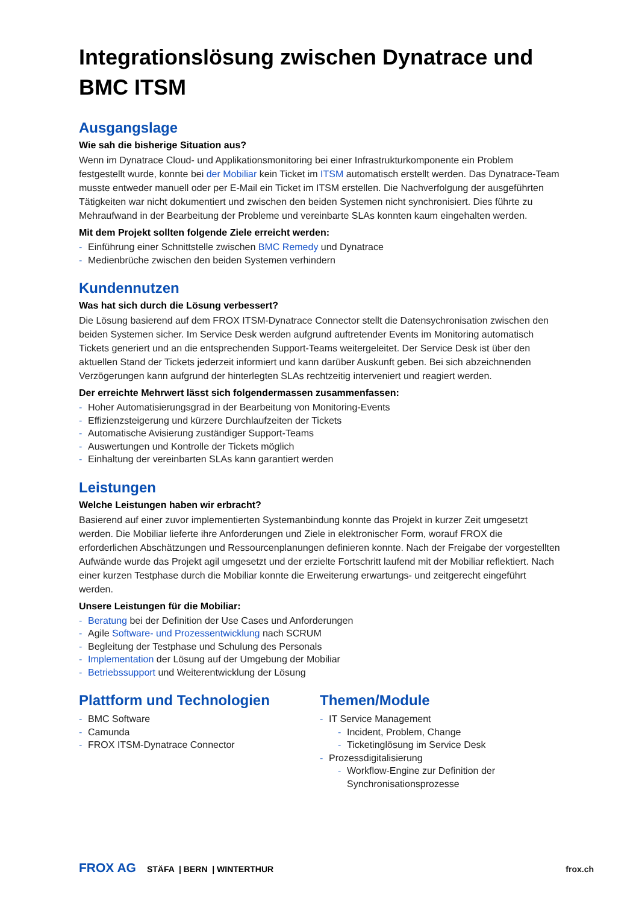Integrationslösung zwischen Dynatrace und BMC ITSM
Ausgangslage
Wie sah die bisherige Situation aus?
Wenn im Dynatrace Cloud- und Applikationsmonitoring bei einer Infrastrukturkomponente ein Problem festgestellt wurde, konnte bei der Mobiliar kein Ticket im ITSM automatisch erstellt werden. Das Dynatrace-Team musste entweder manuell oder per E-Mail ein Ticket im ITSM erstellen. Die Nachverfolgung der ausgeführten Tätigkeiten war nicht dokumentiert und zwischen den beiden Systemen nicht synchronisiert. Dies führte zu Mehraufwand in der Bearbeitung der Probleme und vereinbarte SLAs konnten kaum eingehalten werden.
Mit dem Projekt sollten folgende Ziele erreicht werden:
- Einführung einer Schnittstelle zwischen BMC Remedy und Dynatrace
- Medienbrüche zwischen den beiden Systemen verhindern
Kundennutzen
Was hat sich durch die Lösung verbessert?
Die Lösung basierend auf dem FROX ITSM-Dynatrace Connector stellt die Datensychronisation zwischen den beiden Systemen sicher. Im Service Desk werden aufgrund auftretender Events im Monitoring automatisch Tickets generiert und an die entsprechenden Support-Teams weitergeleitet. Der Service Desk ist über den aktuellen Stand der Tickets jederzeit informiert und kann darüber Auskunft geben. Bei sich abzeichnenden Verzögerungen kann aufgrund der hinterlegten SLAs rechtzeitig interveniert und reagiert werden.
Der erreichte Mehrwert lässt sich folgendermassen zusammenfassen:
- Hoher Automatisierungsgrad in der Bearbeitung von Monitoring-Events
- Effizienzsteigerung und kürzere Durchlaufzeiten der Tickets
- Automatische Avisierung zuständiger Support-Teams
- Auswertungen und Kontrolle der Tickets möglich
- Einhaltung der vereinbarten SLAs kann garantiert werden
Leistungen
Welche Leistungen haben wir erbracht?
Basierend auf einer zuvor implementierten Systemanbindung konnte das Projekt in kurzer Zeit umgesetzt werden. Die Mobiliar lieferte ihre Anforderungen und Ziele in elektronischer Form, worauf FROX die erforderlichen Abschätzungen und Ressourcenplanungen definieren konnte. Nach der Freigabe der vorgestellten Aufwände wurde das Projekt agil umgesetzt und der erzielte Fortschritt laufend mit der Mobiliar reflektiert. Nach einer kurzen Testphase durch die Mobiliar konnte die Erweiterung erwartungs- und zeitgerecht eingeführt werden.
Unsere Leistungen für die Mobiliar:
- Beratung bei der Definition der Use Cases und Anforderungen
- Agile Software- und Prozessentwicklung nach SCRUM
- Begleitung der Testphase und Schulung des Personals
- Implementation der Lösung auf der Umgebung der Mobiliar
- Betriebssupport und Weiterentwicklung der Lösung
Plattform und Technologien
- BMC Software
- Camunda
- FROX ITSM-Dynatrace Connector
Themen/Module
- IT Service Management
- Incident, Problem, Change
- Ticketinglösung im Service Desk
- Prozessdigitalisierung
- Workflow-Engine zur Definition der Synchronisationsprozesse
FROX AG STÄFA | BERN | WINTERTHUR frox.ch